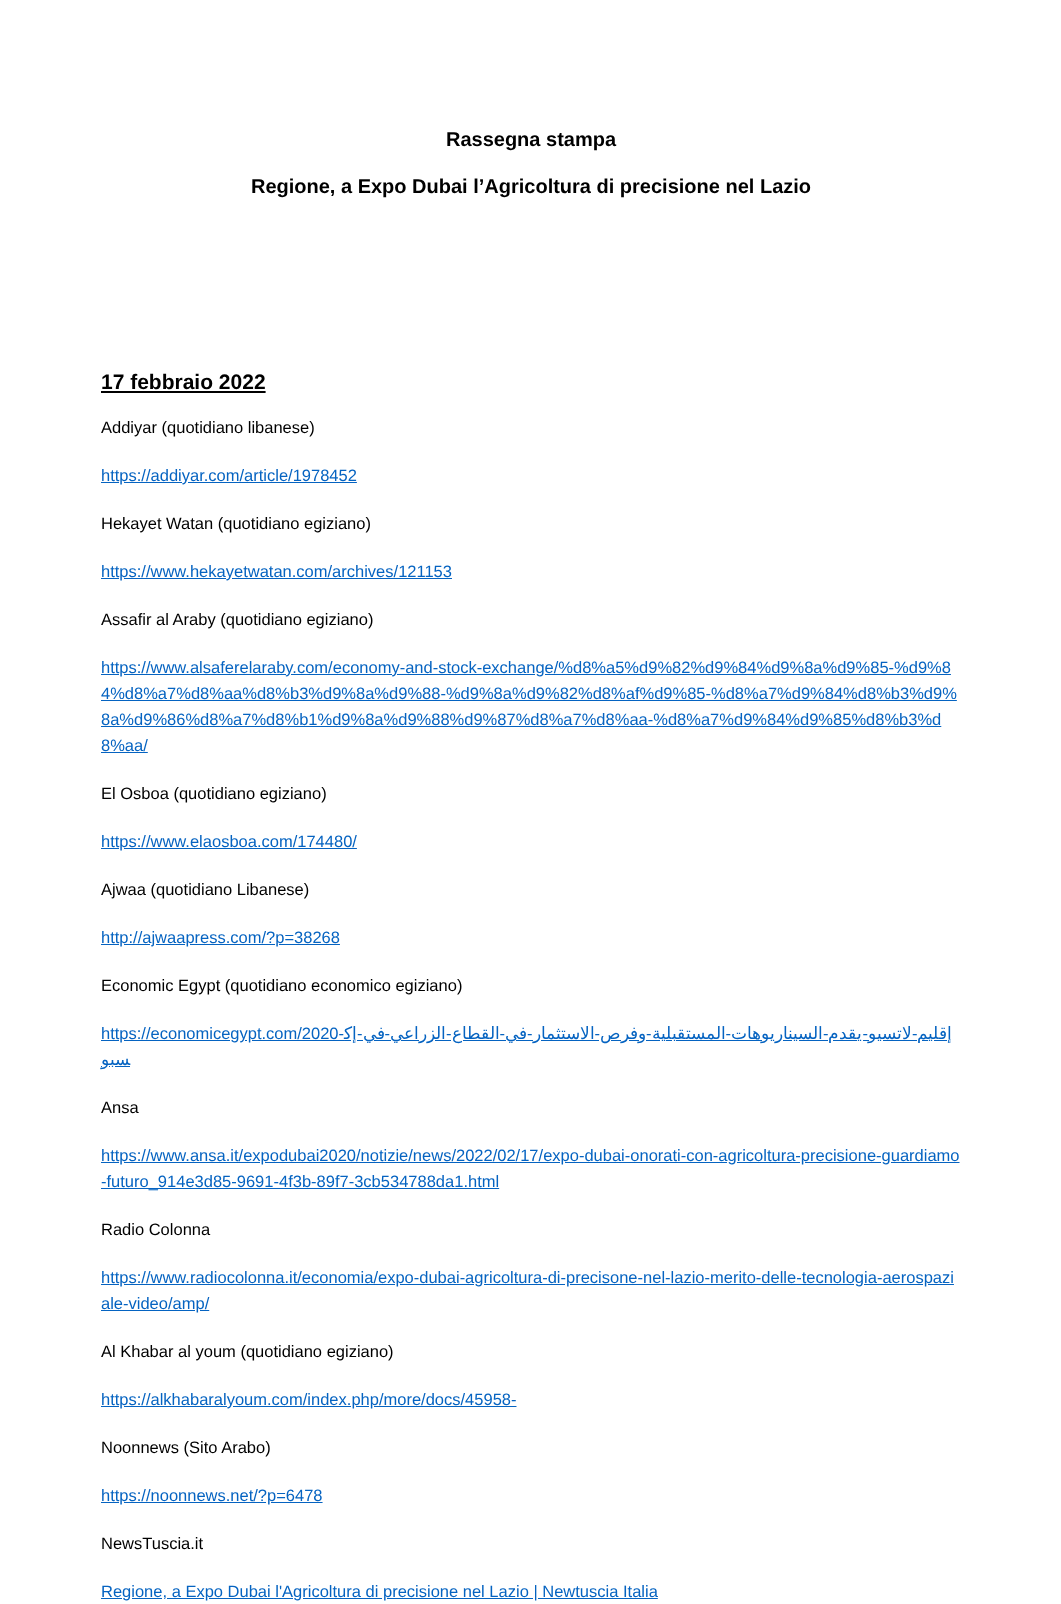Rassegna stampa
Regione, a Expo Dubai l’Agricoltura di precisione nel Lazio
17 febbraio 2022
Addiyar (quotidiano libanese)
https://addiyar.com/article/1978452
Hekayet Watan (quotidiano egiziano)
https://www.hekayetwatan.com/archives/121153
Assafir al Araby (quotidiano egiziano)
https://www.alsaferelaraby.com/economy-and-stock-exchange/%d8%a5%d9%82%d9%84%d9%8a%d9%85-%d9%84%d8%a7%d8%aa%d8%b3%d9%8a%d9%88-%d9%8a%d9%82%d8%af%d9%85-%d8%a7%d9%84%d8%b3%d9%8a%d9%86%d8%a7%d8%b1%d9%8a%d9%88%d9%87%d8%a7%d8%aa-%d8%a7%d9%84%d9%85%d8%b3%d8%aa/
El Osboa (quotidiano egiziano)
https://www.elaosboa.com/174480/
Ajwaa (quotidiano Libanese)
http://ajwaapress.com/?p=38268
Economic Egypt (quotidiano economico egiziano)
https://economicegypt.com/2020-إقليم-لاتسيو-يقدم-السيناريوهات-المستقبلية-وفرص-الاستثمار-في-القطاع-الزراعي-في-إكسبو
Ansa
https://www.ansa.it/expodubai2020/notizie/news/2022/02/17/expo-dubai-onorati-con-agricoltura-precisione-guardiamo-futuro_914e3d85-9691-4f3b-89f7-3cb534788da1.html
Radio Colonna
https://www.radiocolonna.it/economia/expo-dubai-agricoltura-di-precisone-nel-lazio-merito-delle-tecnologia-aerospaziale-video/amp/
Al Khabar al youm (quotidiano egiziano)
https://alkhabaralyoum.com/index.php/more/docs/45958-
Noonnews (Sito Arabo)
https://noonnews.net/?p=6478
NewsTuscia.it
Regione, a Expo Dubai l'Agricoltura di precisione nel Lazio | Newtuscia Italia